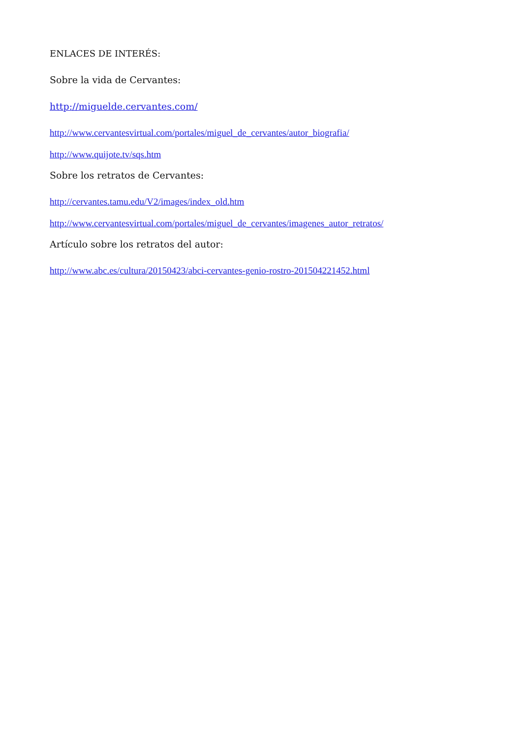ENLACES DE INTERÉS:
Sobre la vida de Cervantes:
http://miguelde.cervantes.com/
http://www.cervantesvirtual.com/portales/miguel_de_cervantes/autor_biografia/
http://www.quijote.tv/sqs.htm
Sobre los retratos de Cervantes:
http://cervantes.tamu.edu/V2/images/index_old.htm
http://www.cervantesvirtual.com/portales/miguel_de_cervantes/imagenes_autor_retratos/
Artículo sobre los retratos del autor:
http://www.abc.es/cultura/20150423/abci-cervantes-genio-rostro-201504221452.html